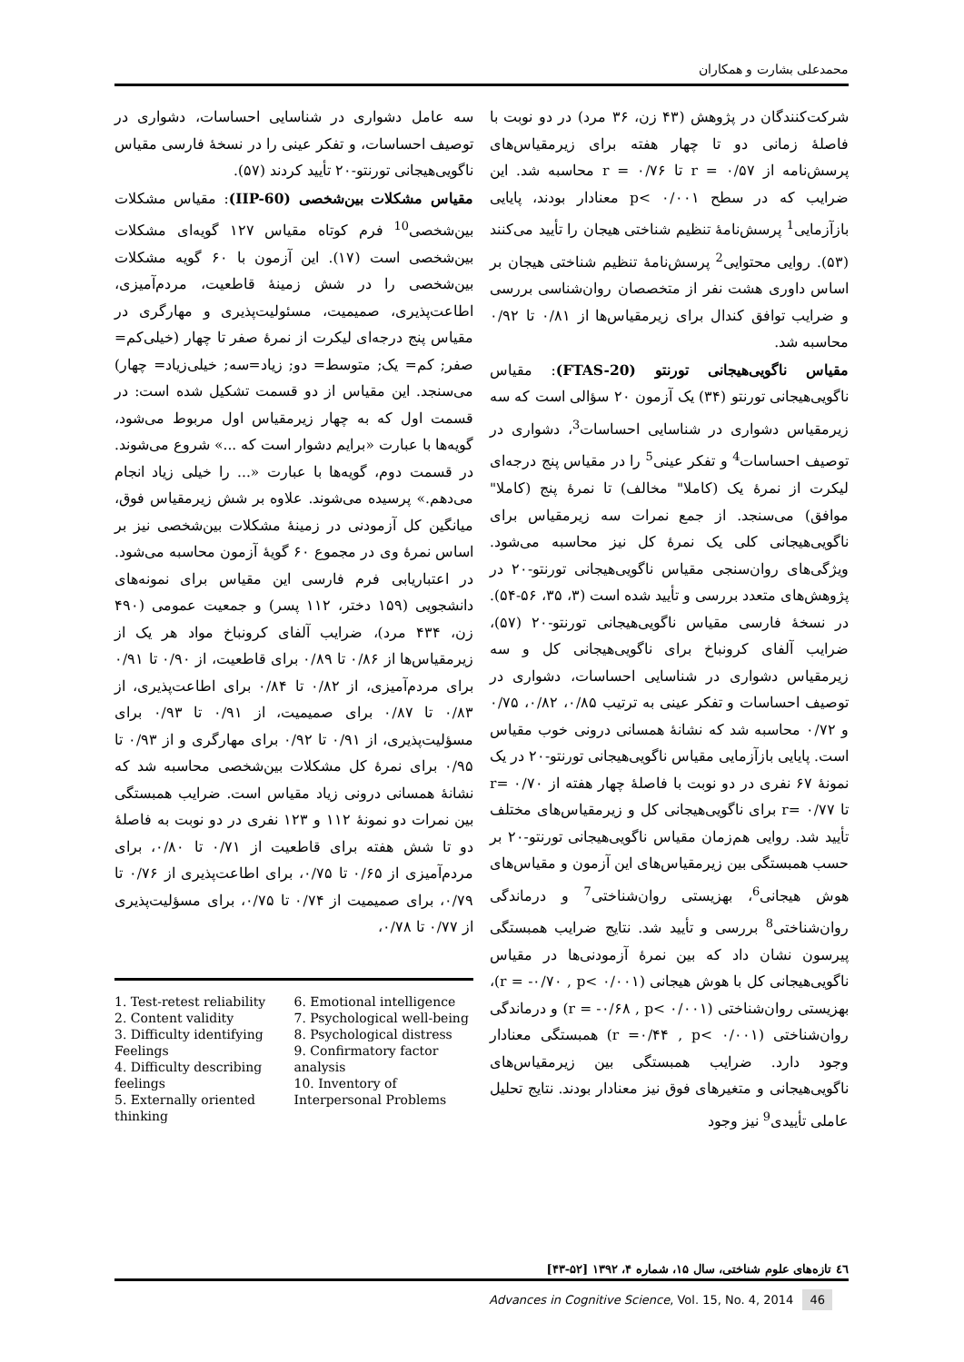محمدعلی بشارت و همکاران
شرکت‌کنندگان در پژوهش (۴۳ زن، ۳۶ مرد) در دو نوبت با فاصلهٔ زمانی دو تا چهار هفته برای زیرمقیاس‌های پرسش‌نامه از r = ۰/۵۷ تا r = ۰/۷۶ محاسبه شد. این ضرایب که در سطح p< ۰/۰۰۱ معنادار بودند، پایایی بازآزمایی<sup>1</sup> پرسش‌نامهٔ تنظیم شناختی هیجان را تأیید می‌کنند (۵۳). روایی محتوایی<sup>2</sup> پرسش‌نامهٔ تنظیم شناختی هیجان بر اساس داوری هشت نفر از متخصصان روان‌شناسی بررسی و ضرایب توافق کندال برای زیرمقیاس‌ها از ۰/۸۱ تا ۰/۹۲ محاسبه شد.
مقیاس ناگویی‌هیجانی تورنتو (FTAS-20): مقیاس ناگویی‌هیجانی تورنتو (۳۴) یک آزمون ۲۰ سؤالی است که سه زیرمقیاس دشواری در شناسایی احساسات<sup>3</sup>، دشواری در توصیف احساسات<sup>4</sup> و تفکر عینی<sup>5</sup> را در مقیاس پنج درجه‌ای لیکرت از نمرهٔ یک (کاملا" مخالف) تا نمرهٔ پنج (کاملا" موافق) می‌سنجد. از جمع نمرات سه زیرمقیاس برای ناگویی‌هیجانی کلی یک نمرهٔ کل نیز محاسبه می‌شود. ویژگی‌های روان‌سنجی مقیاس ناگویی‌هیجانی تورنتو-۲۰ در پژوهش‌های متعدد بررسی و تأیید شده است (۳، ۳۵، ۵۶-۵۴). در نسخهٔ فارسی مقیاس ناگویی‌هیجانی تورنتو-۲۰ (۵۷)، ضرایب آلفای کرونباخ برای ناگویی‌هیجانی کل و سه زیرمقیاس دشواری در شناسایی احساسات، دشواری در توصیف احساسات و تفکر عینی به ترتیب ۰/۸۵، ۰/۸۲، ۰/۷۵ و ۰/۷۲ محاسبه شد که نشانهٔ همسانی درونی خوب مقیاس است. پایایی بازآزمایی مقیاس ناگویی‌هیجانی تورنتو-۲۰ در یک نمونهٔ ۶۷ نفری در دو نوبت با فاصلهٔ چهار هفته از r= ۰/۷۰ تا r= ۰/۷۷ برای ناگویی‌هیجانی کل و زیرمقیاس‌های مختلف تأیید شد. روایی هم‌زمان مقیاس ناگویی‌هیجانی تورنتو-۲۰ بر حسب همبستگی بین زیرمقیاس‌های این آزمون و مقیاس‌های هوش هیجانی<sup>6</sup>، بهزیستی روان‌شناختی<sup>7</sup> و درماندگی روان‌شناختی<sup>8</sup> بررسی و تأیید شد. نتایج ضرایب همبستگی پیرسون نشان داد که بین نمرهٔ آزمودنی‌ها در مقیاس ناگویی‌هیجانی کل با هوش هیجانی (r = -۰/۷۰ , p< ۰/۰۰۱)، بهزیستی روان‌شناختی (r = -۰/۶۸ , p< ۰/۰۰۱) و درماندگی روان‌شناختی (r =۰/۴۴ , p< ۰/۰۰۱) همبستگی معنادار وجود دارد. ضرایب همبستگی بین زیرمقیاس‌های ناگویی‌هیجانی و متغیرهای فوق نیز معنادار بودند. نتایج تحلیل عاملی تأییدی<sup>9</sup> نیز وجود
سه عامل دشواری در شناسایی احساسات، دشواری در توصیف احساسات، و تفکر عینی را در نسخهٔ فارسی مقیاس ناگویی‌هیجانی تورنتو-۲۰ تأیید کردند (۵۷).
مقیاس مشکلات بین‌شخصی (IIP-60): مقیاس مشکلات بین‌شخصی<sup>10</sup> فرم کوتاه مقیاس ۱۲۷ گویه‌ای مشکلات بین‌شخصی است (۱۷). این آزمون با ۶۰ گویه مشکلات بین‌شخصی را در شش زمینهٔ قاطعیت، مردم‌آمیزی، اطاعت‌پذیری، صمیمیت، مسئولیت‌پذیری و مهارگری در مقیاس پنج درجه‌ای لیکرت از نمرهٔ صفر تا چهار (خیلی‌کم= صفر; کم= یک; متوسط= دو; زیاد=سه; خیلی‌زیاد= چهار) می‌سنجد. این مقیاس از دو قسمت تشکیل شده است: در قسمت اول که به چهار زیرمقیاس اول مربوط می‌شود، گویه‌ها با عبارت «برایم دشوار است که ...» شروع می‌شوند. در قسمت دوم، گویه‌ها با عبارت «... را خیلی زیاد انجام می‌دهم.» پرسیده می‌شوند. علاوه بر شش زیرمقیاس فوق، میانگین کل آزمودنی در زمینهٔ مشکلات بین‌شخصی نیز بر اساس نمرهٔ وی در مجموع ۶۰ گویهٔ آزمون محاسبه می‌شود. در اعتباریابی فرم فارسی این مقیاس برای نمونه‌های دانشجویی (۱۵۹ دختر، ۱۱۲ پسر) و جمعیت عمومی (۴۹۰ زن، ۴۳۴ مرد)، ضرایب آلفای کرونباخ مواد هر یک از زیرمقیاس‌ها از ۰/۸۶ تا ۰/۸۹ برای قاطعیت، از ۰/۹۰ تا ۰/۹۱ برای مردم‌آمیزی، از ۰/۸۲ تا ۰/۸۴ برای اطاعت‌پذیری، از ۰/۸۳ تا ۰/۸۷ برای صمیمیت، از ۰/۹۱ تا ۰/۹۳ برای مسؤلیت‌پذیری، از ۰/۹۱ تا ۰/۹۲ برای مهارگری و از ۰/۹۳ تا ۰/۹۵ برای نمرهٔ کل مشکلات بین‌شخصی محاسبه شد که نشانهٔ همسانی درونی زیاد مقیاس است. ضرایب همبستگی بین نمرات دو نمونهٔ ۱۱۲ و ۱۲۳ نفری در دو نوبت به فاصلهٔ دو تا شش هفته برای قاطعیت از ۰/۷۱ تا ۰/۸۰، برای مردم‌آمیزی از ۰/۶۵ تا ۰/۷۵، برای اطاعت‌پذیری از ۰/۷۶ تا ۰/۷۹، برای صمیمیت از ۰/۷۴ تا ۰/۷۵، برای مسؤلیت‌پذیری از ۰/۷۷ تا ۰/۷۸،
1. Test-retest reliability
2. Content validity
3. Difficulty identifying Feelings
4. Difficulty describing feelings
5. Externally oriented thinking
6. Emotional intelligence
7. Psychological well-being
8. Psychological distress
9. Confirmatory factor analysis
10. Inventory of Interpersonal Problems
٤٦ تازه‌های علوم شناختی، سال ۱۵، شماره ۴، ۱۳۹۲ [۵۲-۴۳]
Advances in Cognitive Science, Vol. 15, No. 4, 2014 46